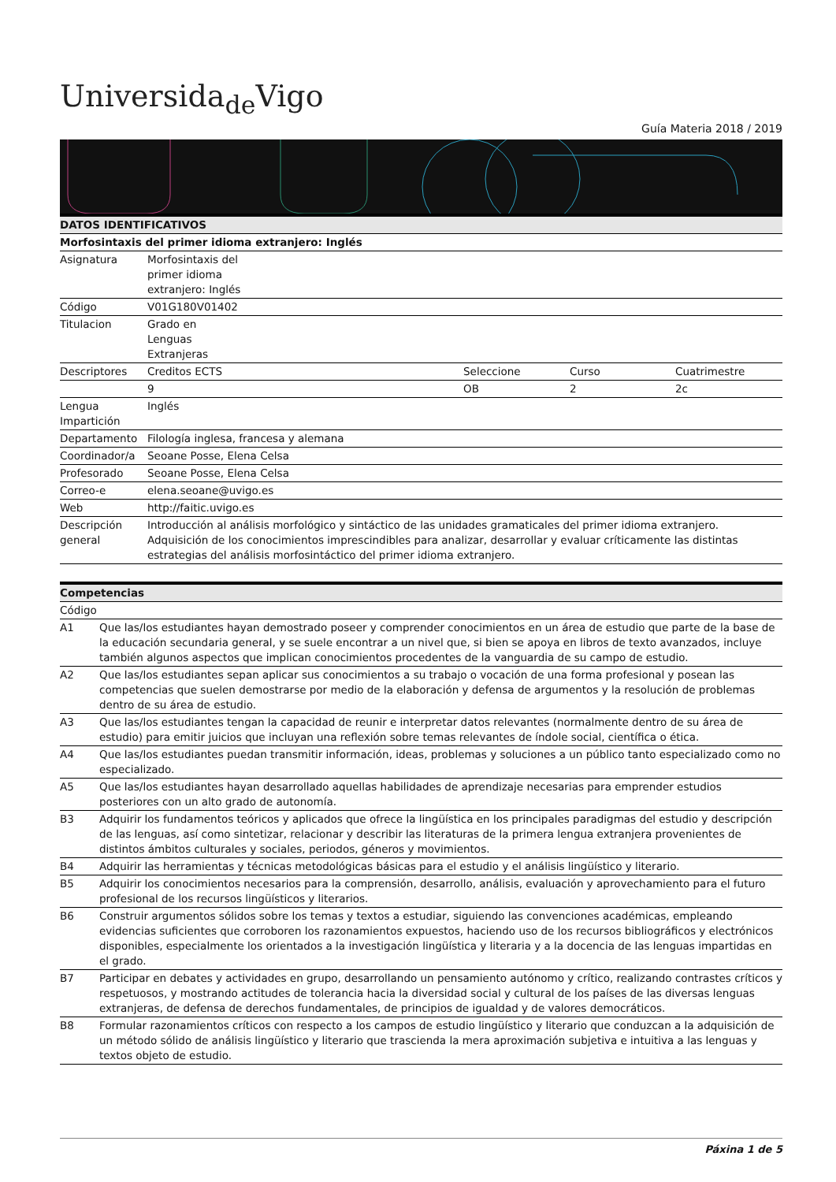Universida<sub>de</sub>Vigo
Guía Materia 2018 / 2019
| DATOS IDENTIFICATIVOS | | | | |
| --- | --- | --- | --- | --- |
| Morfosintaxis del primer idioma extranjero: Inglés | | | | |
| Asignatura | Morfosintaxis del primer idioma extranjero: Inglés | | | |
| Código | V01G180V01402 | | | |
| Titulacion | Grado en Lenguas Extranjeras | | | |
| Descriptores | Creditos ECTS | Seleccione | Curso | Cuatrimestre |
| | 9 | OB | 2 | 2c |
| Lengua Impartición | Inglés | | | |
| Departamento | Filología inglesa, francesa y alemana | | | |
| Coordinador/a | Seoane Posse, Elena Celsa | | | |
| Profesorado | Seoane Posse, Elena Celsa | | | |
| Correo-e | elena.seoane@uvigo.es | | | |
| Web | http://faitic.uvigo.es | | | |
| Descripción general | Introducción al análisis morfológico y sintáctico de las unidades gramaticales del primer idioma extranjero. Adquisición de los conocimientos imprescindibles para analizar, desarrollar y evaluar críticamente las distintas estrategias del análisis morfosintáctico del primer idioma extranjero. | | | |
| Competencias | |
| --- | --- |
| Código | |
| A1 | Que las/los estudiantes hayan demostrado poseer y comprender conocimientos en un área de estudio que parte de la base de la educación secundaria general, y se suele encontrar a un nivel que, si bien se apoya en libros de texto avanzados, incluye también algunos aspectos que implican conocimientos procedentes de la vanguardia de su campo de estudio. |
| A2 | Que las/los estudiantes sepan aplicar sus conocimientos a su trabajo o vocación de una forma profesional y posean las competencias que suelen demostrarse por medio de la elaboración y defensa de argumentos y la resolución de problemas dentro de su área de estudio. |
| A3 | Que las/los estudiantes tengan la capacidad de reunir e interpretar datos relevantes (normalmente dentro de su área de estudio) para emitir juicios que incluyan una reflexión sobre temas relevantes de índole social, científica o ética. |
| A4 | Que las/los estudiantes puedan transmitir información, ideas, problemas y soluciones a un público tanto especializado como no especializado. |
| A5 | Que las/los estudiantes hayan desarrollado aquellas habilidades de aprendizaje necesarias para emprender estudios posteriores con un alto grado de autonomía. |
| B3 | Adquirir los fundamentos teóricos y aplicados que ofrece la lingüística en los principales paradigmas del estudio y descripción de las lenguas, así como sintetizar, relacionar y describir las literaturas de la primera lengua extranjera provenientes de distintos ámbitos culturales y sociales, periodos, géneros y movimientos. |
| B4 | Adquirir las herramientas y técnicas metodológicas básicas para el estudio y el análisis lingüístico y literario. |
| B5 | Adquirir los conocimientos necesarios para la comprensión, desarrollo, análisis, evaluación y aprovechamiento para el futuro profesional de los recursos lingüísticos y literarios. |
| B6 | Construir argumentos sólidos sobre los temas y textos a estudiar, siguiendo las convenciones académicas, empleando evidencias suficientes que corroboren los razonamientos expuestos, haciendo uso de los recursos bibliográficos y electrónicos disponibles, especialmente los orientados a la investigación lingüística y literaria y a la docencia de las lenguas impartidas en el grado. |
| B7 | Participar en debates y actividades en grupo, desarrollando un pensamiento autónomo y crítico, realizando contrastes críticos y respetuosos, y mostrando actitudes de tolerancia hacia la diversidad social y cultural de los países de las diversas lenguas extranjeras, de defensa de derechos fundamentales, de principios de igualdad y de valores democráticos. |
| B8 | Formular razonamientos críticos con respecto a los campos de estudio lingüístico y literario que conduzcan a la adquisición de un método sólido de análisis lingüístico y literario que trascienda la mera aproximación subjetiva e intuitiva a las lenguas y textos objeto de estudio. |
Páxina 1 de 5